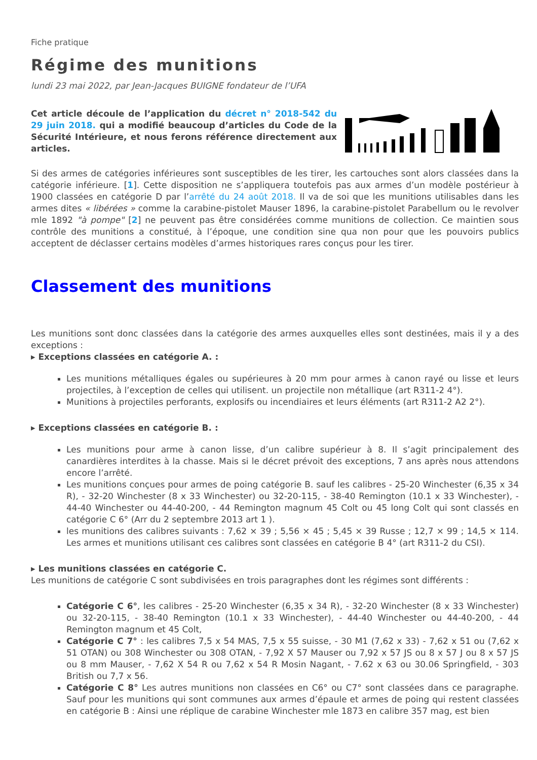Fiche pratique
Régime des munitions
lundi 23 mai 2022, par Jean-Jacques BUIGNE fondateur de l’UFA
Cet article découle de l’application du décret n° 2018-542 du 29 juin 2018. qui a modifié beaucoup d’articles du Code de la Sécurité Intérieure, et nous ferons référence directement aux articles.
Si des armes de catégories inférieures sont susceptibles de les tirer, les cartouches sont alors classées dans la catégorie inférieure. [1]. Cette disposition ne s’appliquera toutefois pas aux armes d’un modèle postérieur à 1900 classées en catégorie D par l’arrêté du 24 août 2018. Il va de soi que les munitions utilisables dans les armes dites « libérées » comme la carabine-pistolet Mauser 1896, la carabine-pistolet Parabellum ou le revolver mle 1892 "à pompe" [2] ne peuvent pas être considérées comme munitions de collection. Ce maintien sous contrôle des munitions a constitué, à l’époque, une condition sine qua non pour que les pouvoirs publics acceptent de déclasser certains modèles d’armes historiques rares conçus pour les tirer.
Classement des munitions
Les munitions sont donc classées dans la catégorie des armes auxquelles elles sont destinées, mais il y a des exceptions :
▸ Exceptions classées en catégorie A. :
Les munitions métalliques égales ou supérieures à 20 mm pour armes à canon rayé ou lisse et leurs projectiles, à l’exception de celles qui utilisent. un projectile non métallique (art R311-2 4°).
Munitions à projectiles perforants, explosifs ou incendiaires et leurs éléments (art R311-2 A2 2°).
▸ Exceptions classées en catégorie B. :
Les munitions pour arme à canon lisse, d’un calibre supérieur à 8. Il s’agit principalement des canardières interdites à la chasse. Mais si le décret prévoit des exceptions, 7 ans après nous attendons encore l’arrêté.
Les munitions conçues pour armes de poing catégorie B. sauf les calibres - 25-20 Winchester (6,35 x 34 R), - 32-20 Winchester (8 x 33 Winchester) ou 32-20-115, - 38-40 Remington (10.1 x 33 Winchester), - 44-40 Winchester ou 44-40-200, - 44 Remington magnum 45 Colt ou 45 long Colt qui sont classés en catégorie C 6° (Arr du 2 septembre 2013 art 1 ).
les munitions des calibres suivants : 7,62 × 39 ; 5,56 × 45 ; 5,45 × 39 Russe ; 12,7 × 99 ; 14,5 × 114. Les armes et munitions utilisant ces calibres sont classées en catégorie B 4° (art R311-2 du CSI).
▸ Les munitions classées en catégorie C.
Les munitions de catégorie C sont subdivisées en trois paragraphes dont les régimes sont différents :
Catégorie C 6°, les calibres - 25-20 Winchester (6,35 x 34 R), - 32-20 Winchester (8 x 33 Winchester) ou 32-20-115, - 38-40 Remington (10.1 x 33 Winchester), - 44-40 Winchester ou 44-40-200, - 44 Remington magnum et 45 Colt,
Catégorie C 7° : les calibres 7,5 x 54 MAS, 7,5 x 55 suisse, - 30 M1 (7,62 x 33) - 7,62 x 51 ou (7,62 x 51 OTAN) ou 308 Winchester ou 308 OTAN, - 7,92 X 57 Mauser ou 7,92 x 57 JS ou 8 x 57 J ou 8 x 57 JS ou 8 mm Mauser, - 7,62 X 54 R ou 7,62 x 54 R Mosin Nagant, - 7.62 x 63 ou 30.06 Springfield, - 303 British ou 7,7 x 56.
Catégorie C 8° Les autres munitions non classées en C6° ou C7° sont classées dans ce paragraphe. Sauf pour les munitions qui sont communes aux armes d’épaule et armes de poing qui restent classées en catégorie B : Ainsi une réplique de carabine Winchester mle 1873 en calibre 357 mag, est bien